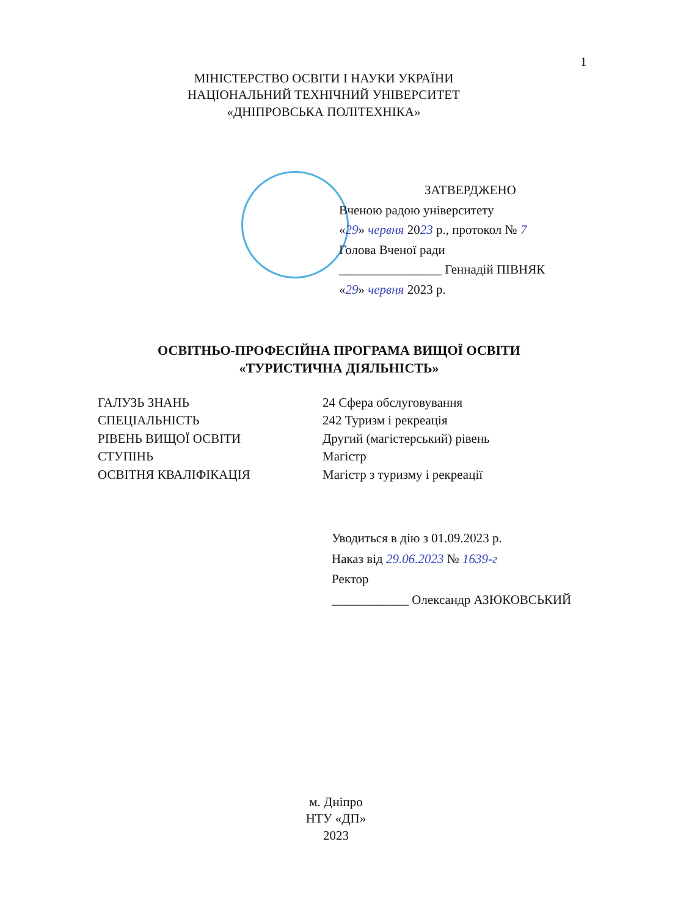1
МІНІСТЕРСТВО ОСВІТИ І НАУКИ УКРАЇНИ
НАЦІОНАЛЬНИЙ ТЕХНІЧНИЙ УНІВЕРСИТЕТ
«ДНІПРОВСЬКА ПОЛІТЕХНІКА»
ЗАТВЕРДЖЕНО
Вченою радою університету
«29» червня 2023 р., протокол № 7
Голова Вченої ради
________________ Геннадій ПІВНЯК
«29» червня 2023 р.
ОСВІТНЬО-ПРОФЕСІЙНА ПРОГРАМА ВИЩОЇ ОСВІТИ
«ТУРИСТИЧНА ДІЯЛЬНІСТЬ»
| ГАЛУЗЬ ЗНАНЬ | 24 Сфера обслуговування |
| СПЕЦІАЛЬНІСТЬ | 242 Туризм і рекреація |
| РІВЕНЬ ВИЩОЇ ОСВІТИ | Другий (магістерський) рівень |
| СТУПІНЬ | Магістр |
| ОСВІТНЯ КВАЛІФІКАЦІЯ | Магістр з туризму і рекреації |
Уводиться в дію з 01.09.2023 р.
Наказ від 29.06.2023 № 1639-г
Ректор
____________ Олександр АЗЮКОВСЬКИЙ
м. Дніпро
НТУ «ДП»
2023